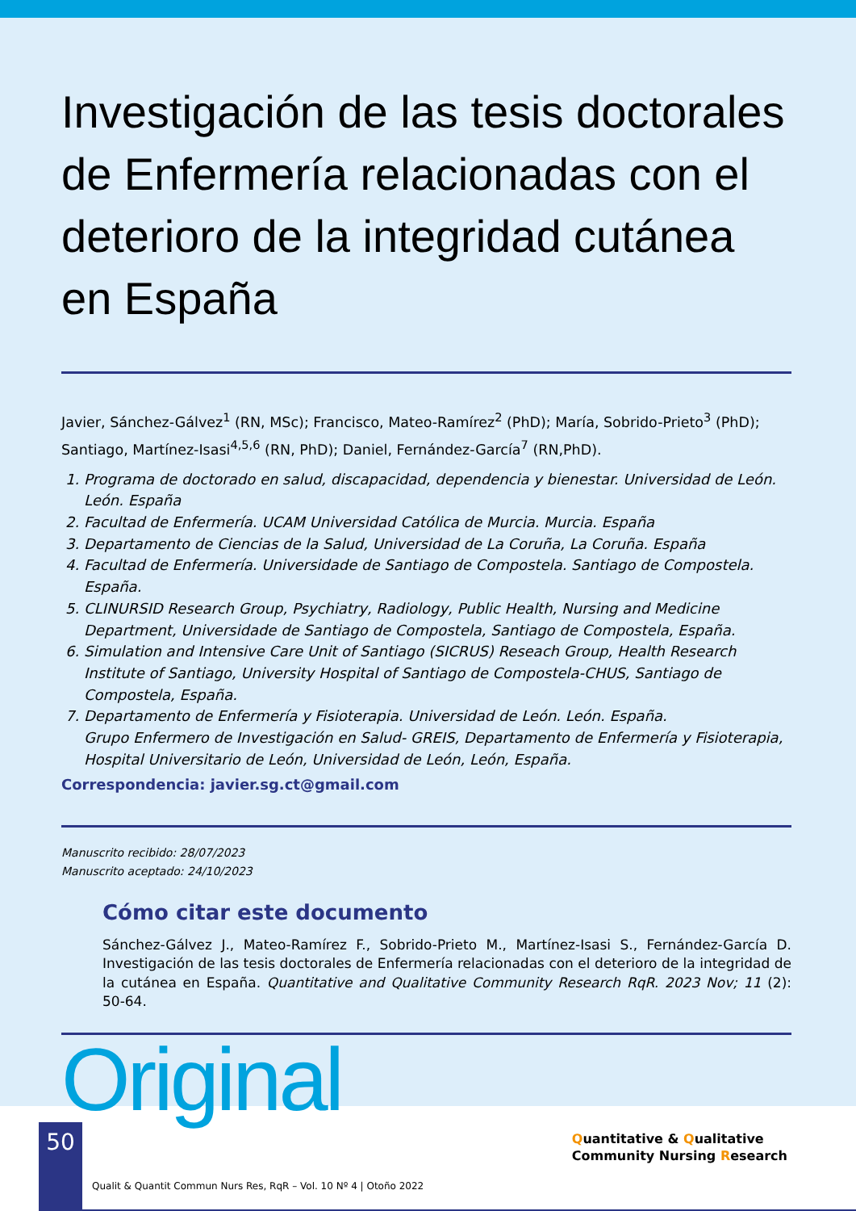Investigación de las tesis doctorales de Enfermería relacionadas con el deterioro de la integridad cutánea en España
Javier, Sánchez-Gálvez<sup>1</sup> (RN, MSc); Francisco, Mateo-Ramírez<sup>2</sup> (PhD); María, Sobrido-Prieto<sup>3</sup> (PhD); Santiago, Martínez-Isasi<sup>4,5,6</sup> (RN, PhD); Daniel, Fernández-García<sup>7</sup> (RN,PhD).
1. Programa de doctorado en salud, discapacidad, dependencia y bienestar. Universidad de León. León. España
2. Facultad de Enfermería. UCAM Universidad Católica de Murcia. Murcia. España
3. Departamento de Ciencias de la Salud, Universidad de La Coruña, La Coruña. España
4. Facultad de Enfermería. Universidade de Santiago de Compostela. Santiago de Compostela. España.
5. CLINURSID Research Group, Psychiatry, Radiology, Public Health, Nursing and Medicine Department, Universidade de Santiago de Compostela, Santiago de Compostela, España.
6. Simulation and Intensive Care Unit of Santiago (SICRUS) Reseach Group, Health Research Institute of Santiago, University Hospital of Santiago de Compostela-CHUS, Santiago de Compostela, España.
7. Departamento de Enfermería y Fisioterapia. Universidad de León. León. España.
Grupo Enfermero de Investigación en Salud- GREIS, Departamento de Enfermería y Fisioterapia, Hospital Universitario de León, Universidad de León, León, España.
Correspondencia: javier.sg.ct@gmail.com
Manuscrito recibido: 28/07/2023
Manuscrito aceptado: 24/10/2023
Cómo citar este documento
Sánchez-Gálvez J., Mateo-Ramírez F., Sobrido-Prieto M., Martínez-Isasi S., Fernández-García D. Investigación de las tesis doctorales de Enfermería relacionadas con el deterioro de la integridad de la cutánea en España. Quantitative and Qualitative Community Research RqR. 2023 Nov; 11 (2): 50-64.
Original
50
Qualit & Quantit Commun Nurs Res, RqR – Vol. 10 Nº 4 | Otoño 2022
Quantitative & Qualitative
Community Nursing Research